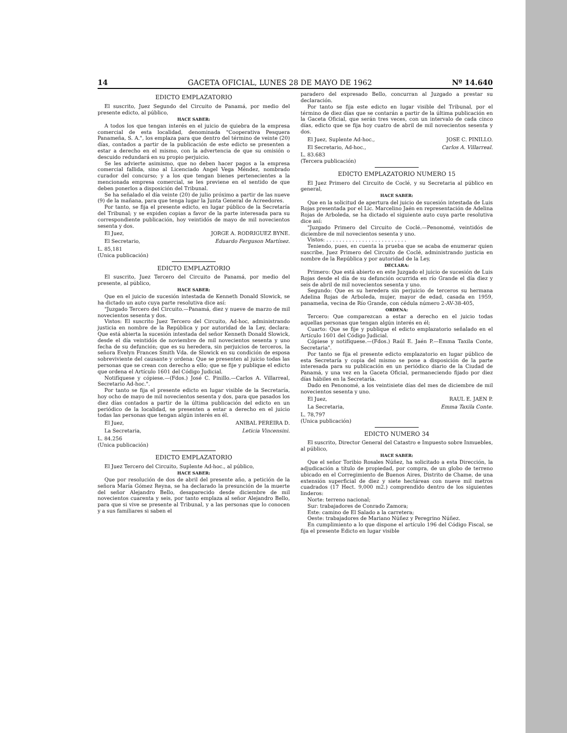14 GACETA OFICIAL, LUNES 28 DE MAYO DE 1962 Nº 14.640
EDICTO EMPLAZATORIO
El suscrito, Juez Segundo del Circuito de Panamá, por medio del presente edicto, al público,
HACE SABER:
A todos los que tengan interés en el juicio de quiebra de la empresa comercial de esta localidad, denominada "Cooperativa Pesquera Panameña, S. A.", los emplaza para que dentro del término de veinte (20) días, contados a partir de la publicación de este edicto se presenten a estar a derecho en el mismo, con la advertencia de que su omisión o descuido redundará en su propio perjuicio.
Se les advierte asimismo, que no deben hacer pagos a la empresa comercial fallida, sino al Licenciado Angel Vega Méndez, nombrado curador del concurso; y a los que tengan bienes pertenecientes a la mencionada empresa comercial, se les previene en el sentido de que deben ponerlos a disposición del Tribunal.
Se ha señalado el día veinte (20) de julio próximo a partir de las nueve (9) de la mañana, para que tenga lugar la Junta General de Acreedores.
Por tanto, se fija el presente edicto, en lugar público de la Secretaría del Tribunal; y se expiden copias a favor de la parte interesada para su correspondiente publicación, hoy veintidós de mayo de mil novecientos sesenta y dos.
El Juez, JORGE A. RODRIGUEZ BYNE.
El Secretario, Eduardo Ferguson Martínez.
L. 85,181
(Unica publicación)
EDICTO EMPLAZTORIO
El suscrito, Juez Tercero del Circuito de Panamá, por medio del presente, al público,
HACE SABER:
Que en el juicio de sucesión intestada de Kenneth Donald Slowick, se ha dictado un auto cuya parte resolutiva dice así:
"Juzgado Tercero del Circuito.—Panamá, diez y nueve de marzo de mil novecientos sesenta y dos.
Vistos: El suscrito Juez Tercero del Circuito, Ad-hoc, administrando justicia en nombre de la República y por autoridad de la Ley, declara: Que está abierta la sucesión intestada del señor Kenneth Donald Slowick, desde el día veintidós de noviembre de mil novecientos sesenta y uno fecha de su defunción; que es su heredera, sin perjuicios de terceros, la señora Evelyn Frances Smith Vda. de Slowick en su condición de esposa sobreviviente del causante y ordena: Que se presenten al juicio todas las personas que se crean con derecho a ello; que se fije y publique el edicto que ordena el Artículo 1601 del Código Judicial.
Notifíquese y cópiese.—(Fdos.) José C. Pinillo.—Carlos A. Villarreal, Secretario Ad-hoc.".
Por tanto se fija el presente edicto en lugar visible de la Secretaría, hoy ocho de mayo de mil novecientos sesenta y dos, para que pasados los diez días contados a partir de la última publicación del edicto en un periódico de la localidad, se presenten a estar a derecho en el juicio todas las personas que tengan algún interés en él.
El Juez, ANIBAL PEREIRA D.
La Secretaria, Leticia Vincensini.
L. 84.256
(Unica publicación)
EDICTO EMPLAZATORIO
El Juez Tercero del Circuito, Suplente Ad-hoc., al público,
HACE SABER:
Que por resolución de dos de abril del presente año, a petición de la señora María Gómez Reyna, se ha declarado la presunción de la muerte del señor Alejandro Bello, desaparecido desde diciembre de mil novecientos cuarenta y seis, por tanto emplaza al señor Alejandro Bello, para que si vive se presente al Tribunal, y a las personas que lo conocen y a sus familiares si saben el
paradero del expresado Bello, concurran al Juzgado a prestar su declaración.
Por tanto se fija este edicto en lugar visible del Tribunal, por el término de diez días que se contarán a partir de la última publicación en la Gaceta Oficial, que serán tres veces, con un intervalo de cada cinco días, edicto que se fija hoy cuatro de abril de mil novecientos sesenta y dos.
El Juez, Suplente Ad-hoc., JOSE C. PINILLO.
El Secretario, Ad-hoc., Carlos A. Villarreal.
L. 83.683
(Tercera publicación)
EDICTO EMPLAZATORIO NUMERO 15
El Juez Primero del Circuito de Coclé, y su Secretaria al público en general,
HACE SABER:
Que en la solicitud de apertura del juicio de sucesión intestada de Luis Rojas presentada por el Lic. Marcelino Jaén en representación de Adelina Rojas de Arboleda, se ha dictado el siguiente auto cuya parte resolutiva dice así:
"Juzgado Primero del Circuito de Coclé.—Penonomé, veintidós de diciembre de mil novecientos sesenta y uno.
Vistos: . . . . . . . . . . . . . . . . . . . . . . . . .
Teniendo, pues, en cuenta la prueba que se acaba de enumerar quien suscribe, Juez Primero del Circuito de Coclé, administrando justicia en nombre de la República y por autoridad de la Ley,
DECLARA:
Primero: Que está abierto en este Juzgado el juicio de sucesión de Luis Rojas desde el día de su defunción ocurrida en río Grande el día diez y seis de abril de mil novecientos sesenta y uno.
Segundo: Que es su heredera sin perjuicio de terceros su hermana Adelina Rojas de Arboleda, mujer, mayor de edad, casada en 1959, panameña, vecina de Río Grande, con cédula número 2-AV-38-405,
ORDENA:
Tercero: Que comparezcan a estar a derecho en el juicio todas aquellas personas que tengan algún interés en él;
Cuarto: Que se fije y publique el edicto emplazatorio señalado en el Artículo 1601 del Código Judicial.
Cópiese y notifíquese.—(Fdos.) Raúl E. Jaén P.—Emma Taxila Conte, Secretaria".
Por tanto se fija el presente edicto emplazatorio en lugar público de esta Secretaría y copia del mismo se pone a disposición de la parte interesada para su publicación en un periódico diario de la Ciudad de Panamá, y una vez en la Gaceta Oficial, permaneciendo fijado por diez días hábiles en la Secretaría.
Dado en Penonomé, a los veintisiete días del mes de diciembre de mil novecientos sesenta y uno.
El Juez, RAUL E. JAEN P.
La Secretaria, Emma Taxila Conte.
L. 78,797
(Unica publicación)
EDICTO NUMERO 34
El suscrito, Director General del Catastro e Impuesto sobre Inmuebles, al público,
HACE SABER:
Que el señor Toribio Rosales Núñez, ha solicitado a esta Dirección, la adjudicación a título de propiedad, por compra, de un globo de terreno ubicado en el Corregimiento de Buenos Aires, Distrito de Chame, de una extensión superficial de diez y siete hectáreas con nueve mil metros cuadrados (17 Hect. 9,000 m2.) comprendido dentro de los siguientes linderos:
Norte: terreno nacional;
Sur: trabajadores de Conrado Zamora;
Este: camino de El Salado a la carretera;
Oeste: trabajadores de Mariano Núñez y Peregrino Núñez.
En cumplimiento a lo que dispone el artículo 196 del Código Fiscal, se fija el presente Edicto en lugar visible